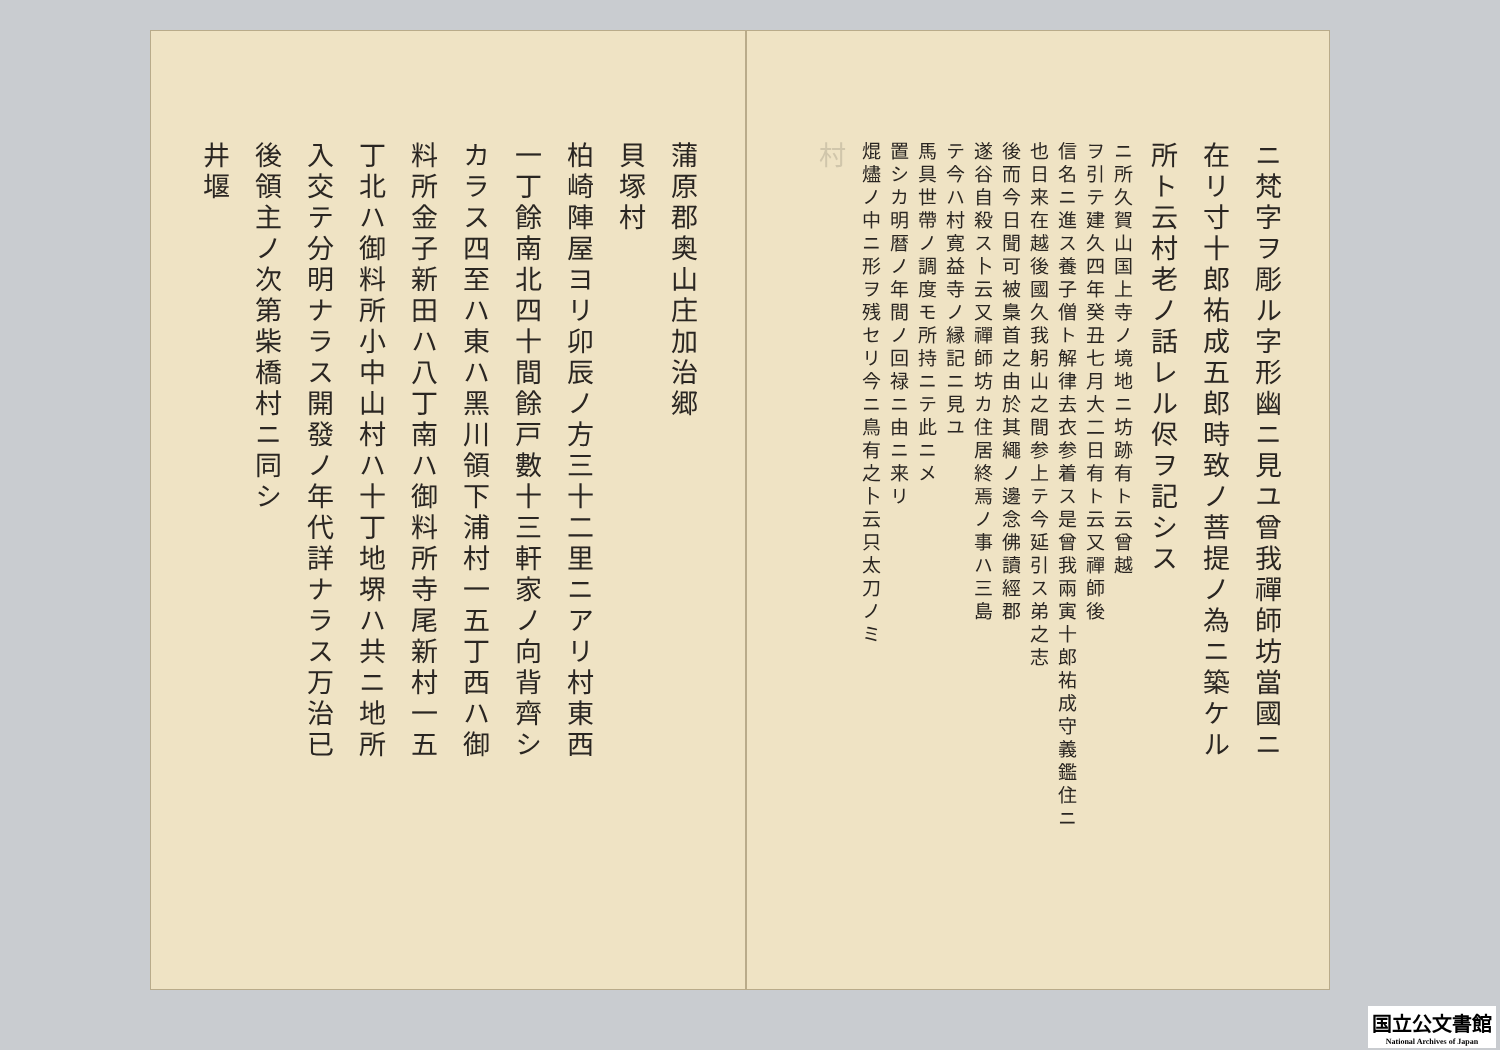ニ梵字ヲ彫ル字形幽ニ見ユ曾我禪師坊當國ニ
在リ寸十郎祐成五郎時致ノ菩提ノ為ニ築ケル
所ト云村老ノ話レル侭ヲ記シス
ニ所久賀山国上寺ノ境地ニ坊跡有ト云曾越
ヲ引テ建久四年癸丑七月大二日有ト云又禪師後
信名ニ進ス養子僧ト解律去衣参着ス是曾我兩寅十郎祐成守義鑑住ニ
也日来在越後國久我躬山之間参上テ今延引ス弟之志
後而今日聞可被梟首之由於其繩ノ邊念佛讀經郡
遂谷自殺ス卜云又禪師坊カ住居終焉ノ事ハ三島
テ今ハ村寛益寺ノ縁記ニ見ユ
馬具世帶ノ調度モ所持ニテ此ニメ
置シカ明暦ノ年間ノ回禄ニ由ニ来リ
焜燼ノ中ニ形ヲ残セリ今ニ鳥有之卜云只太刀ノミ
村
蒲原郡奥山庄加治郷
貝塚村
柏崎陣屋ヨリ卯辰ノ方三十二里ニアリ村東西
一丁餘南北四十間餘戸數十三軒家ノ向背齊シ
カラス四至ハ東ハ黑川領下浦村一五丁西ハ御
料所金子新田ハ八丁南ハ御料所寺尾新村一五
丁北ハ御料所小中山村ハ十丁地堺ハ共ニ地所
入交テ分明ナラス開發ノ年代詳ナラス万治已
後領主ノ次第柴橋村ニ同シ
井堰
国立公文書館
National Archives of Japan